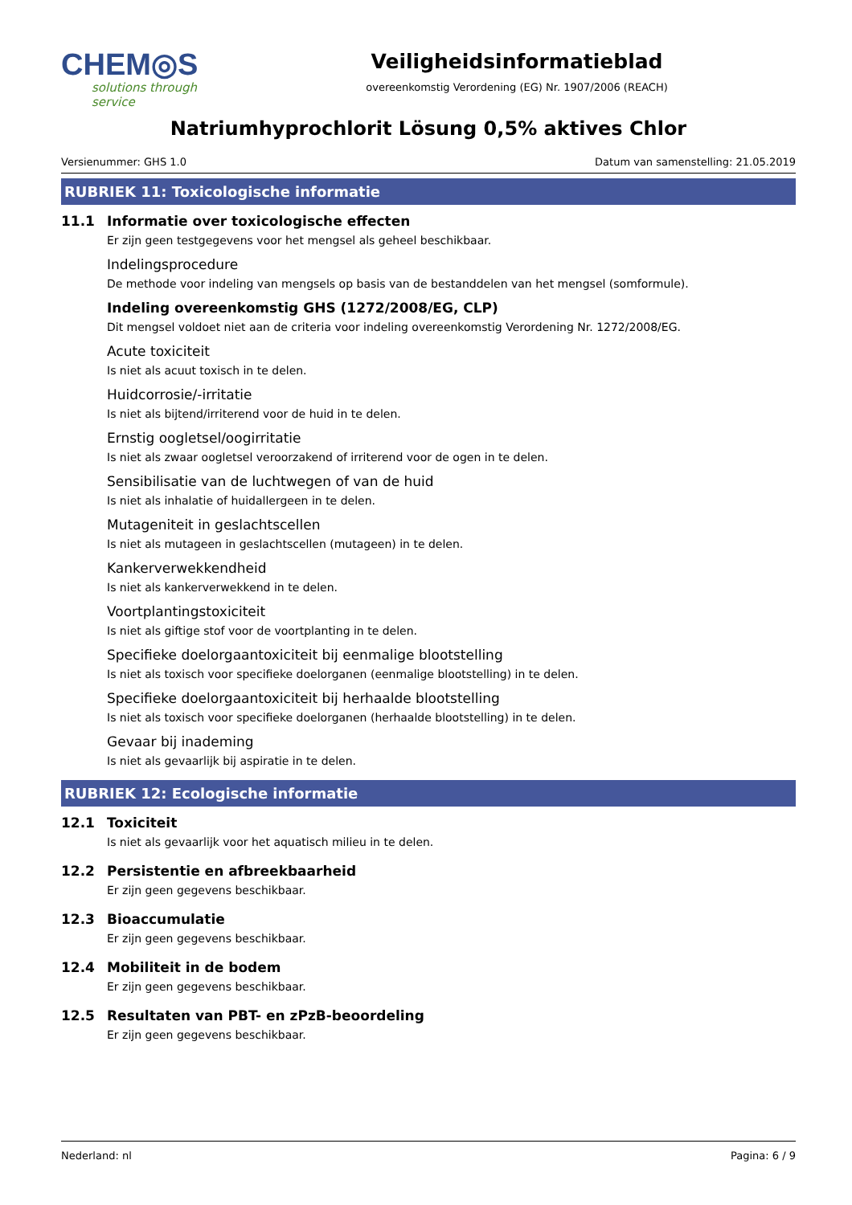CHEM◎S
solutions through service
Veiligheidsinformatieblad
overeenkomstig Verordening (EG) Nr. 1907/2006 (REACH)
Natriumhyprochlorit Lösung 0,5% aktives Chlor
Versienummer: GHS 1.0 Datum van samenstelling: 21.05.2019
RUBRIEK 11: Toxicologische informatie
11.1 Informatie over toxicologische effecten
Er zijn geen testgegevens voor het mengsel als geheel beschikbaar.
Indelingsprocedure
De methode voor indeling van mengsels op basis van de bestanddelen van het mengsel (somformule).
Indeling overeenkomstig GHS (1272/2008/EG, CLP)
Dit mengsel voldoet niet aan de criteria voor indeling overeenkomstig Verordening Nr. 1272/2008/EG.
Acute toxiciteit
Is niet als acuut toxisch in te delen.
Huidcorrosie/-irritatie
Is niet als bijtend/irriterend voor de huid in te delen.
Ernstig oogletsel/oogirritatie
Is niet als zwaar oogletsel veroorzakend of irriterend voor de ogen in te delen.
Sensibilisatie van de luchtwegen of van de huid
Is niet als inhalatie of huidallergeen in te delen.
Mutageniteit in geslachtscellen
Is niet als mutageen in geslachtscellen (mutageen) in te delen.
Kankerverwekkendheid
Is niet als kankerverwekkend in te delen.
Voortplantingstoxiciteit
Is niet als giftige stof voor de voortplanting in te delen.
Specifieke doelorgaantoxiciteit bij eenmalige blootstelling
Is niet als toxisch voor specifieke doelorganen (eenmalige blootstelling) in te delen.
Specifieke doelorgaantoxiciteit bij herhaalde blootstelling
Is niet als toxisch voor specifieke doelorganen (herhaalde blootstelling) in te delen.
Gevaar bij inademing
Is niet als gevaarlijk bij aspiratie in te delen.
RUBRIEK 12: Ecologische informatie
12.1 Toxiciteit
Is niet als gevaarlijk voor het aquatisch milieu in te delen.
12.2 Persistentie en afbreekbaarheid
Er zijn geen gegevens beschikbaar.
12.3 Bioaccumulatie
Er zijn geen gegevens beschikbaar.
12.4 Mobiliteit in de bodem
Er zijn geen gegevens beschikbaar.
12.5 Resultaten van PBT- en zPzB-beoordeling
Er zijn geen gegevens beschikbaar.
Nederland: nl Pagina: 6 / 9